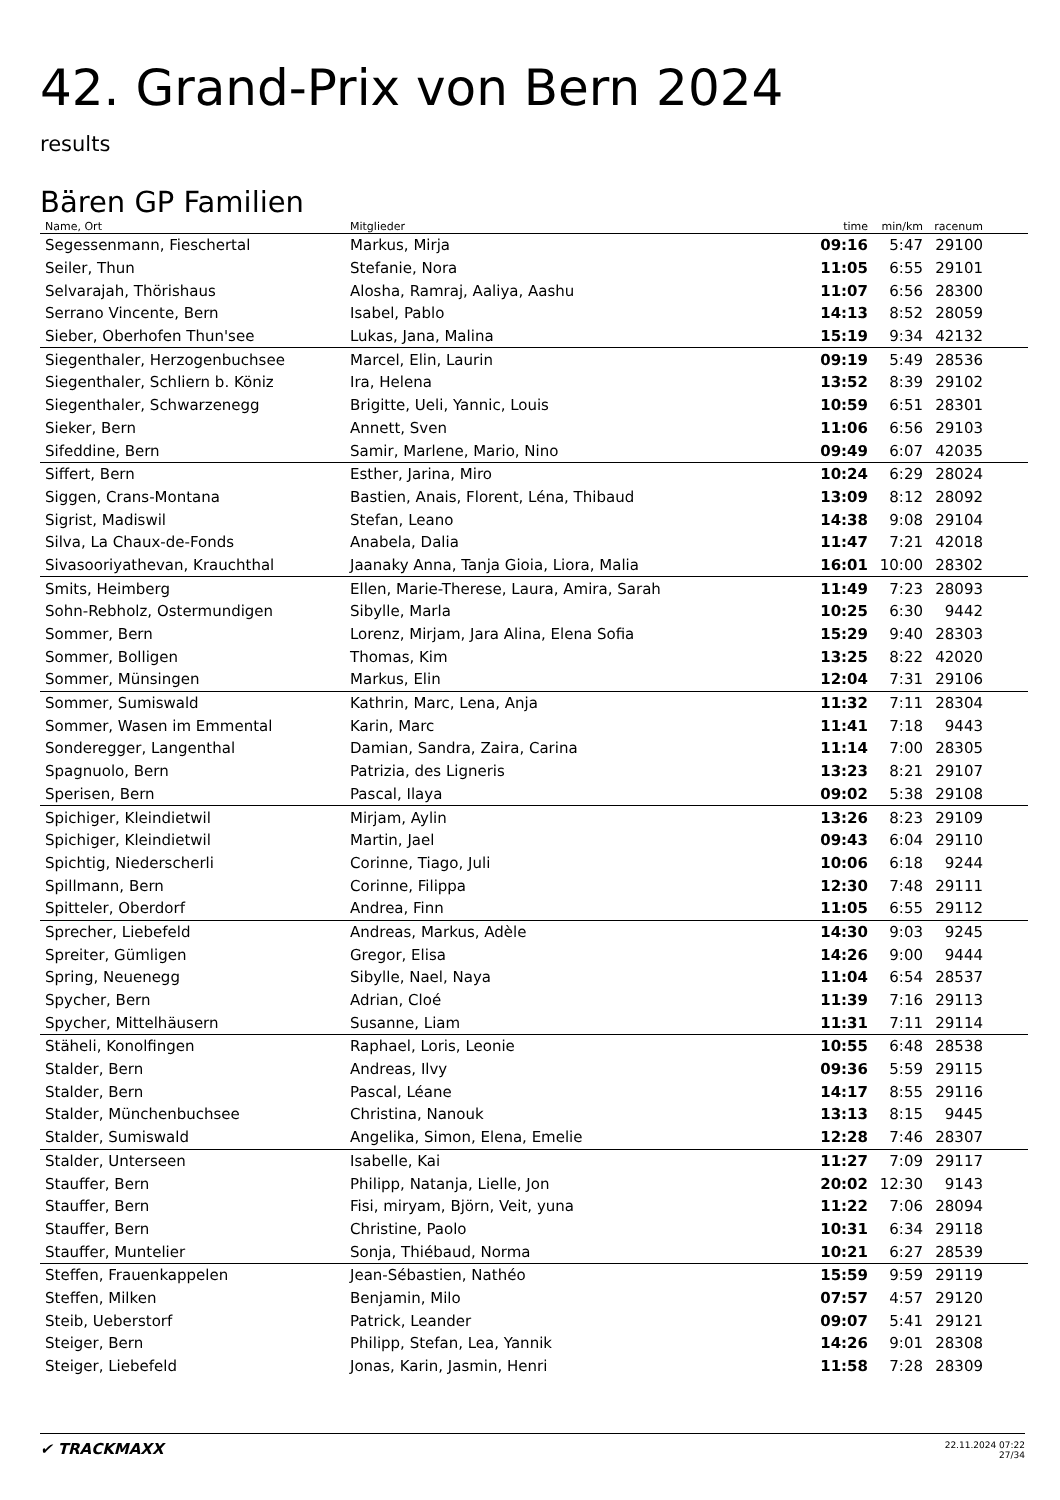42. Grand-Prix von Bern 2024
results
Bären GP Familien
| Name, Ort | Mitglieder | time | min/km | racenum | |
| --- | --- | --- | --- | --- | --- |
| Segessenmann, Fieschertal | Markus, Mirja | 09:16 | 5:47 | 29100 | |
| Seiler, Thun | Stefanie, Nora | 11:05 | 6:55 | 29101 | |
| Selvarajah, Thörishaus | Alosha, Ramraj, Aaliya, Aashu | 11:07 | 6:56 | 28300 | |
| Serrano Vincente, Bern | Isabel, Pablo | 14:13 | 8:52 | 28059 | |
| Sieber, Oberhofen Thun'see | Lukas, Jana, Malina | 15:19 | 9:34 | 42132 | |
| Siegenthaler, Herzogenbuchsee | Marcel, Elin, Laurin | 09:19 | 5:49 | 28536 | |
| Siegenthaler, Schliern b. Köniz | Ira, Helena | 13:52 | 8:39 | 29102 | |
| Siegenthaler, Schwarzenegg | Brigitte, Ueli, Yannic, Louis | 10:59 | 6:51 | 28301 | |
| Sieker, Bern | Annett, Sven | 11:06 | 6:56 | 29103 | |
| Sifeddine, Bern | Samir, Marlene, Mario, Nino | 09:49 | 6:07 | 42035 | |
| Siffert, Bern | Esther, Jarina, Miro | 10:24 | 6:29 | 28024 | |
| Siggen, Crans-Montana | Bastien, Anais, Florent, Léna, Thibaud | 13:09 | 8:12 | 28092 | |
| Sigrist, Madiswil | Stefan, Leano | 14:38 | 9:08 | 29104 | |
| Silva, La Chaux-de-Fonds | Anabela, Dalia | 11:47 | 7:21 | 42018 | |
| Sivasooriyathevan, Krauchthal | Jaanaky Anna, Tanja Gioia, Liora, Malia | 16:01 | 10:00 | 28302 | |
| Smits, Heimberg | Ellen, Marie-Therese, Laura, Amira, Sarah | 11:49 | 7:23 | 28093 | |
| Sohn-Rebholz, Ostermundigen | Sibylle, Marla | 10:25 | 6:30 | 9442 | |
| Sommer, Bern | Lorenz, Mirjam, Jara Alina, Elena Sofia | 15:29 | 9:40 | 28303 | |
| Sommer, Bolligen | Thomas, Kim | 13:25 | 8:22 | 42020 | |
| Sommer, Münsingen | Markus, Elin | 12:04 | 7:31 | 29106 | |
| Sommer, Sumiswald | Kathrin, Marc, Lena, Anja | 11:32 | 7:11 | 28304 | |
| Sommer, Wasen im Emmental | Karin, Marc | 11:41 | 7:18 | 9443 | |
| Sonderegger, Langenthal | Damian, Sandra, Zaira, Carina | 11:14 | 7:00 | 28305 | |
| Spagnuolo, Bern | Patrizia, des Ligneris | 13:23 | 8:21 | 29107 | |
| Sperisen, Bern | Pascal, Ilaya | 09:02 | 5:38 | 29108 | |
| Spichiger, Kleindietwil | Mirjam, Aylin | 13:26 | 8:23 | 29109 | |
| Spichiger, Kleindietwil | Martin, Jael | 09:43 | 6:04 | 29110 | |
| Spichtig, Niederscherli | Corinne, Tiago, Juli | 10:06 | 6:18 | 9244 | |
| Spillmann, Bern | Corinne, Filippa | 12:30 | 7:48 | 29111 | |
| Spitteler, Oberdorf | Andrea, Finn | 11:05 | 6:55 | 29112 | |
| Sprecher, Liebefeld | Andreas, Markus, Adèle | 14:30 | 9:03 | 9245 | |
| Spreiter, Gümligen | Gregor, Elisa | 14:26 | 9:00 | 9444 | |
| Spring, Neuenegg | Sibylle, Nael, Naya | 11:04 | 6:54 | 28537 | |
| Spycher, Bern | Adrian, Cloé | 11:39 | 7:16 | 29113 | |
| Spycher, Mittelhäusern | Susanne, Liam | 11:31 | 7:11 | 29114 | |
| Stäheli, Konolfingen | Raphael, Loris, Leonie | 10:55 | 6:48 | 28538 | |
| Stalder, Bern | Andreas, Ilvy | 09:36 | 5:59 | 29115 | |
| Stalder, Bern | Pascal, Léane | 14:17 | 8:55 | 29116 | |
| Stalder, Münchenbuchsee | Christina, Nanouk | 13:13 | 8:15 | 9445 | |
| Stalder, Sumiswald | Angelika, Simon, Elena, Emelie | 12:28 | 7:46 | 28307 | |
| Stalder, Unterseen | Isabelle, Kai | 11:27 | 7:09 | 29117 | |
| Stauffer, Bern | Philipp, Natanja, Lielle, Jon | 20:02 | 12:30 | 9143 | |
| Stauffer, Bern | Fisi, miryam, Björn, Veit, yuna | 11:22 | 7:06 | 28094 | |
| Stauffer, Bern | Christine, Paolo | 10:31 | 6:34 | 29118 | |
| Stauffer, Muntelier | Sonja, Thiébaud, Norma | 10:21 | 6:27 | 28539 | |
| Steffen, Frauenkappelen | Jean-Sébastien, Nathéo | 15:59 | 9:59 | 29119 | |
| Steffen, Milken | Benjamin, Milo | 07:57 | 4:57 | 29120 | |
| Steib, Ueberstorf | Patrick, Leander | 09:07 | 5:41 | 29121 | |
| Steiger, Bern | Philipp, Stefan, Lea, Yannik | 14:26 | 9:01 | 28308 | |
| Steiger, Liebefeld | Jonas, Karin, Jasmin, Henri | 11:58 | 7:28 | 28309 | |
✔ TRACKMAXX
22.11.2024 07:22
27/34